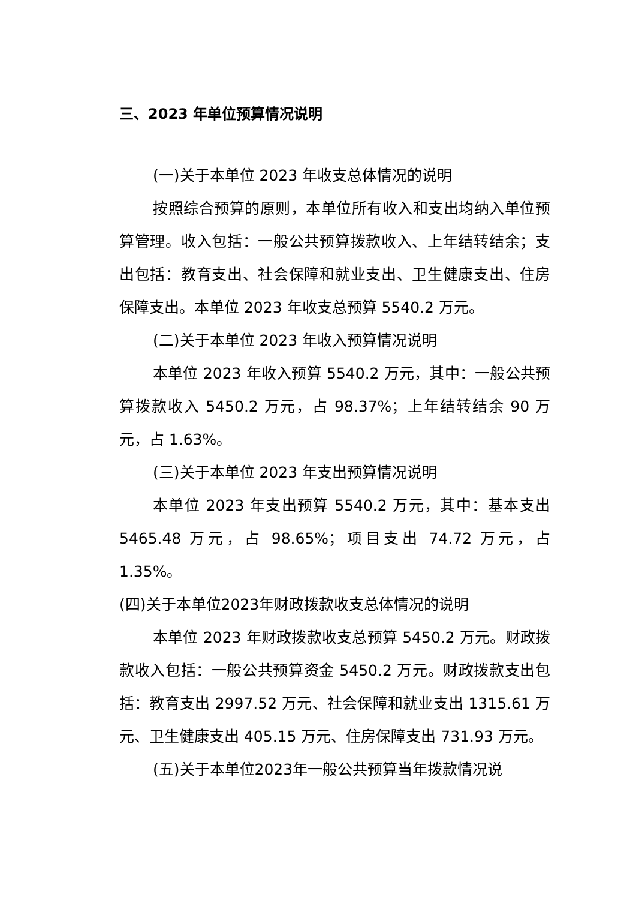三、2023 年单位预算情况说明
(一)关于本单位 2023 年收支总体情况的说明
按照综合预算的原则，本单位所有收入和支出均纳入单位预算管理。收入包括：一般公共预算拨款收入、上年结转结余；支出包括：教育支出、社会保障和就业支出、卫生健康支出、住房保障支出。本单位 2023 年收支总预算 5540.2 万元。
(二)关于本单位 2023 年收入预算情况说明
本单位 2023 年收入预算 5540.2 万元，其中：一般公共预算拨款收入 5450.2 万元，占 98.37%；上年结转结余 90 万元，占 1.63%。
(三)关于本单位 2023 年支出预算情况说明
本单位 2023 年支出预算 5540.2 万元，其中：基本支出 5465.48 万元，占 98.65%；项目支出 74.72 万元，占 1.35%。
(四)关于本单位2023年财政拨款收支总体情况的说明
本单位 2023 年财政拨款收支总预算 5450.2 万元。财政拨款收入包括：一般公共预算资金 5450.2 万元。财政拨款支出包括：教育支出 2997.52 万元、社会保障和就业支出 1315.61 万元、卫生健康支出 405.15 万元、住房保障支出 731.93 万元。
(五)关于本单位2023年一般公共预算当年拨款情况说